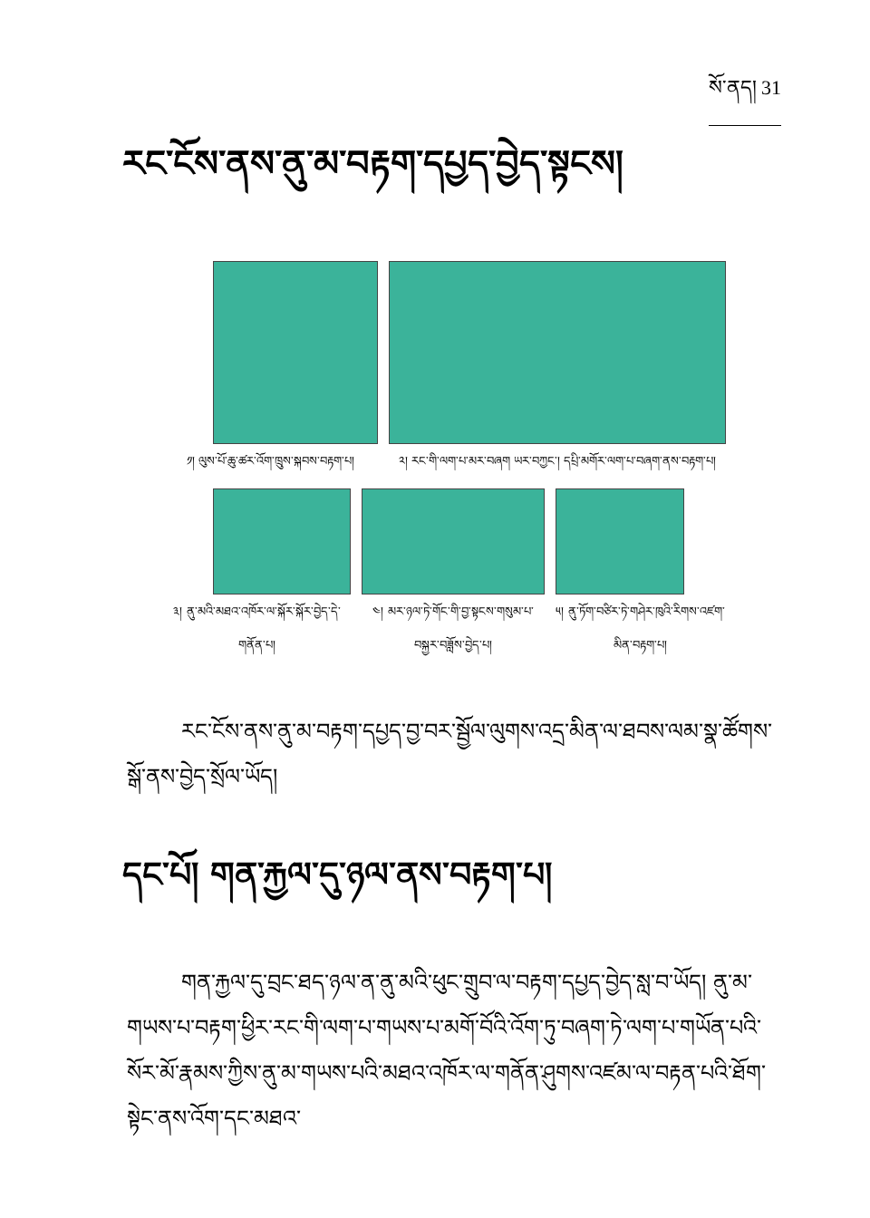སོ་ནད། 31
རང་ངོས་ནས་ནུ་མ་བརྟག་དཔྱད་བྱེད་སྟངས།
༡། ལུས་པོ་ཆུ་ཚར་འོག་ཁྲུས་སྐབས་བརྟག་པ།
༢། རང་གི་ལག་པ་མར་བཞག ཡར་བཀྱང་། དཔྲི་མགོར་ལག་པ་བཞག་ནས་བརྟག་པ།
༣། ནུ་མའི་མཐའ་འཁོར་ལ་སྐོར་སྐོར་བྱེད་དེ་གནོན་པ།
༤། མར་ཉལ་ཏེ་གོང་གི་བྱ་སྟངས་གསུམ་པ་བསྐྱར་བཟློས་བྱེད་པ།
༥། ནུ་ཏོག་བཙིར་ཏེ་གཤེར་ཁུའི་རིགས་འཛག་མིན་བརྟག་པ།
རང་ངོས་ནས་ནུ་མ་བརྟག་དཔྱད་བྱ་བར་སྦྱོལ་ལུགས་འདྲ་མིན་ལ་ཐབས་ལམ་སྣ་ཚོགས་སྒོ་ནས་བྱེད་སྲོལ་ཡོད།
དང་པོ། གན་རྐྱལ་དུ་ཉལ་ནས་བརྟག་པ།
གན་རྐྱལ་དུ་བྲང་ཐད་ཉལ་ན་ནུ་མའི་ཕུང་གྲུབ་ལ་བརྟག་དཔྱད་བྱེད་སླ་བ་ཡོད། ནུ་མ་གཡས་པ་བརྟག་ཕྱིར་རང་གི་ལག་པ་གཡས་པ་མགོ་བོའི་འོག་ཏུ་བཞག་ཏེ་ལག་པ་གཡོན་པའི་སོར་མོ་རྣམས་ཀྱིས་ནུ་མ་གཡས་པའི་མཐའ་འཁོར་ལ་གནོན་ཤུགས་འཛམ་ལ་བརྟན་པའི་ཐོག་སྟེང་ནས་འོག་དང་མཐའ་